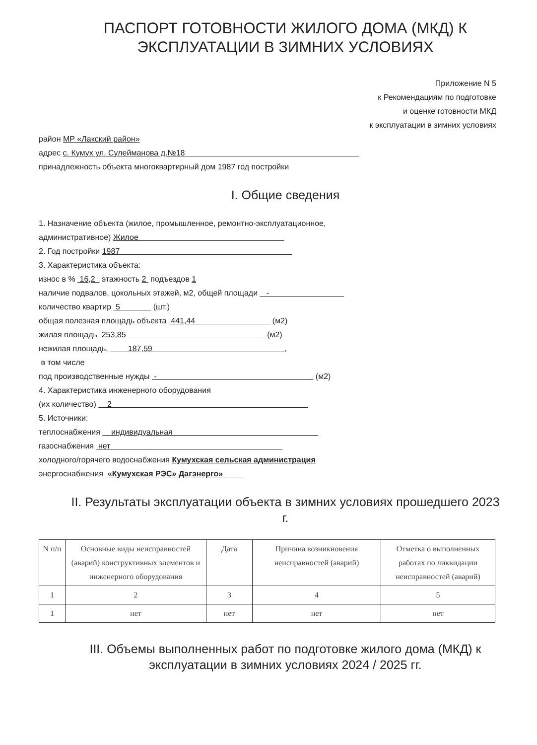ПАСПОРТ ГОТОВНОСТИ ЖИЛОГО ДОМА (МКД) К ЭКСПЛУАТАЦИИ В ЗИМНИХ УСЛОВИЯХ
Приложение N 5
к Рекомендациям по подготовке
и оценке готовности МКД
к эксплуатации в зимних условиях
район МР «Лакский район»
адрес с. Кумух ул. Сулейманова д.№18
принадлежность объекта многоквартирный дом 1987 год постройки
I. Общие сведения
1. Назначение объекта (жилое, промышленное, ремонтно-эксплуатационное,
административное) Жилое
2. Год постройки 1987
3. Характеристика объекта:
износ в % 16,2 этажность 2 подъездов 1
наличие подвалов, цокольных этажей, м2, общей площади -
количество квартир 5 (шт.)
общая полезная площадь объекта 441,44 (м2)
жилая площадь 253,85 (м2)
нежилая площадь, 187,59 ,
в том числе
под производственные нужды - (м2)
4. Характеристика инженерного оборудования
(их количество) 2
5. Источники:
теплоснабжения индивидуальная
газоснабжения нет
холодного/горячего водоснабжения Кумухская сельская администрация
энергоснабжения «Кумухская РЭС» Дагэнерго»
II. Результаты эксплуатации объекта в зимних условиях прошедшего 2023 г.
| N п/п | Основные виды неисправностей (аварий) конструктивных элементов и инженерного оборудования | Дата | Причина возникновения неисправностей (аварий) | Отметка о выполненных работах по ликвидации неисправностей (аварий) |
| --- | --- | --- | --- | --- |
| 1 | 2 | 3 | 4 | 5 |
| 1 | нет | нет | нет | нет |
III. Объемы выполненных работ по подготовке жилого дома (МКД) к эксплуатации в зимних условиях 2024 / 2025 гг.